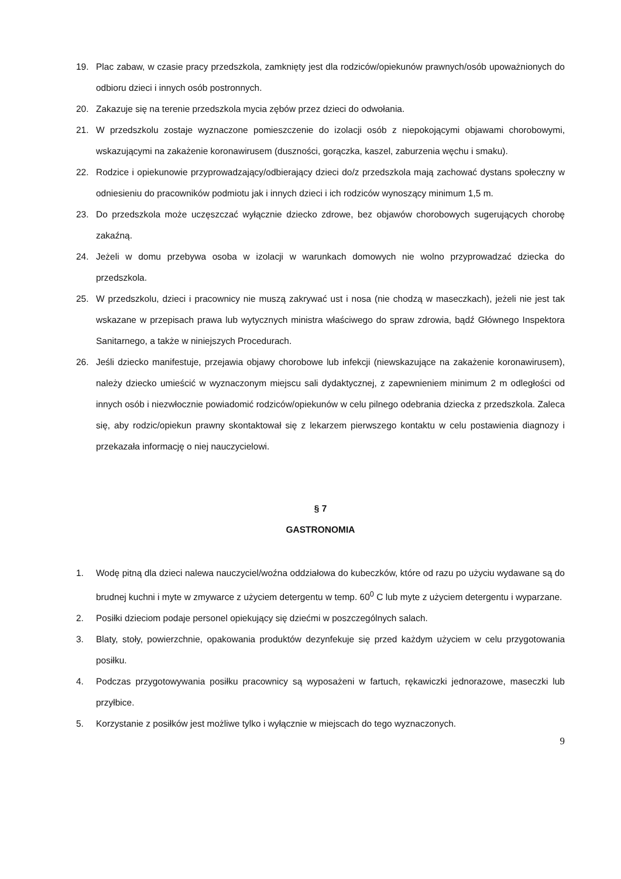19. Plac zabaw, w czasie pracy przedszkola, zamknięty jest dla rodziców/opiekunów prawnych/osób upoważnionych do odbioru dzieci i innych osób postronnych.
20. Zakazuje się na terenie przedszkola mycia zębów przez dzieci do odwołania.
21. W przedszkolu zostaje wyznaczone pomieszczenie do izolacji osób z niepokojącymi objawami chorobowymi, wskazującymi na zakażenie koronawirusem (duszności, gorączka, kaszel, zaburzenia węchu i smaku).
22. Rodzice i opiekunowie przyprowadzający/odbierający dzieci do/z przedszkola mają zachować dystans społeczny w odniesieniu do pracowników podmiotu jak i innych dzieci i ich rodziców wynoszący minimum 1,5 m.
23. Do przedszkola może uczęszczać wyłącznie dziecko zdrowe, bez objawów chorobowych sugerujących chorobę zakaźną.
24. Jeżeli w domu przebywa osoba w izolacji w warunkach domowych nie wolno przyprowadzać dziecka do przedszkola.
25. W przedszkolu, dzieci i pracownicy nie muszą zakrywać ust i nosa (nie chodzą w maseczkach), jeżeli nie jest tak wskazane w przepisach prawa lub wytycznych ministra właściwego do spraw zdrowia, bądź Głównego Inspektora Sanitarnego, a także w niniejszych Procedurach.
26. Jeśli dziecko manifestuje, przejawia objawy chorobowe lub infekcji (niewskazujące na zakażenie koronawirusem), należy dziecko umieścić w wyznaczonym miejscu sali dydaktycznej, z zapewnieniem minimum 2 m odległości od innych osób i niezwłocznie powiadomić rodziców/opiekunów w celu pilnego odebrania dziecka z przedszkola. Zaleca się, aby rodzic/opiekun prawny skontaktował się z lekarzem pierwszego kontaktu w celu postawienia diagnozy i przekazała informację o niej nauczycielowi.
§ 7
GASTRONOMIA
1. Wodę pitną dla dzieci nalewa nauczyciel/woźna oddziałowa do kubeczków, które od razu po użyciu wydawane są do brudnej kuchni i myte w zmywarce z użyciem detergentu w temp. 60<sup>0</sup> C lub myte z użyciem detergentu i wyparzane.
2. Posiłki dzieciom podaje personel opiekujący się dziećmi w poszczególnych salach.
3. Blaty, stoły, powierzchnie, opakowania produktów dezynfekuje się przed każdym użyciem w celu przygotowania posiłku.
4. Podczas przygotowywania posiłku pracownicy są wyposażeni w fartuch, rękawiczki jednorazowe, maseczki lub przyłbice.
5. Korzystanie z posiłków jest możliwe tylko i wyłącznie w miejscach do tego wyznaczonych.
9